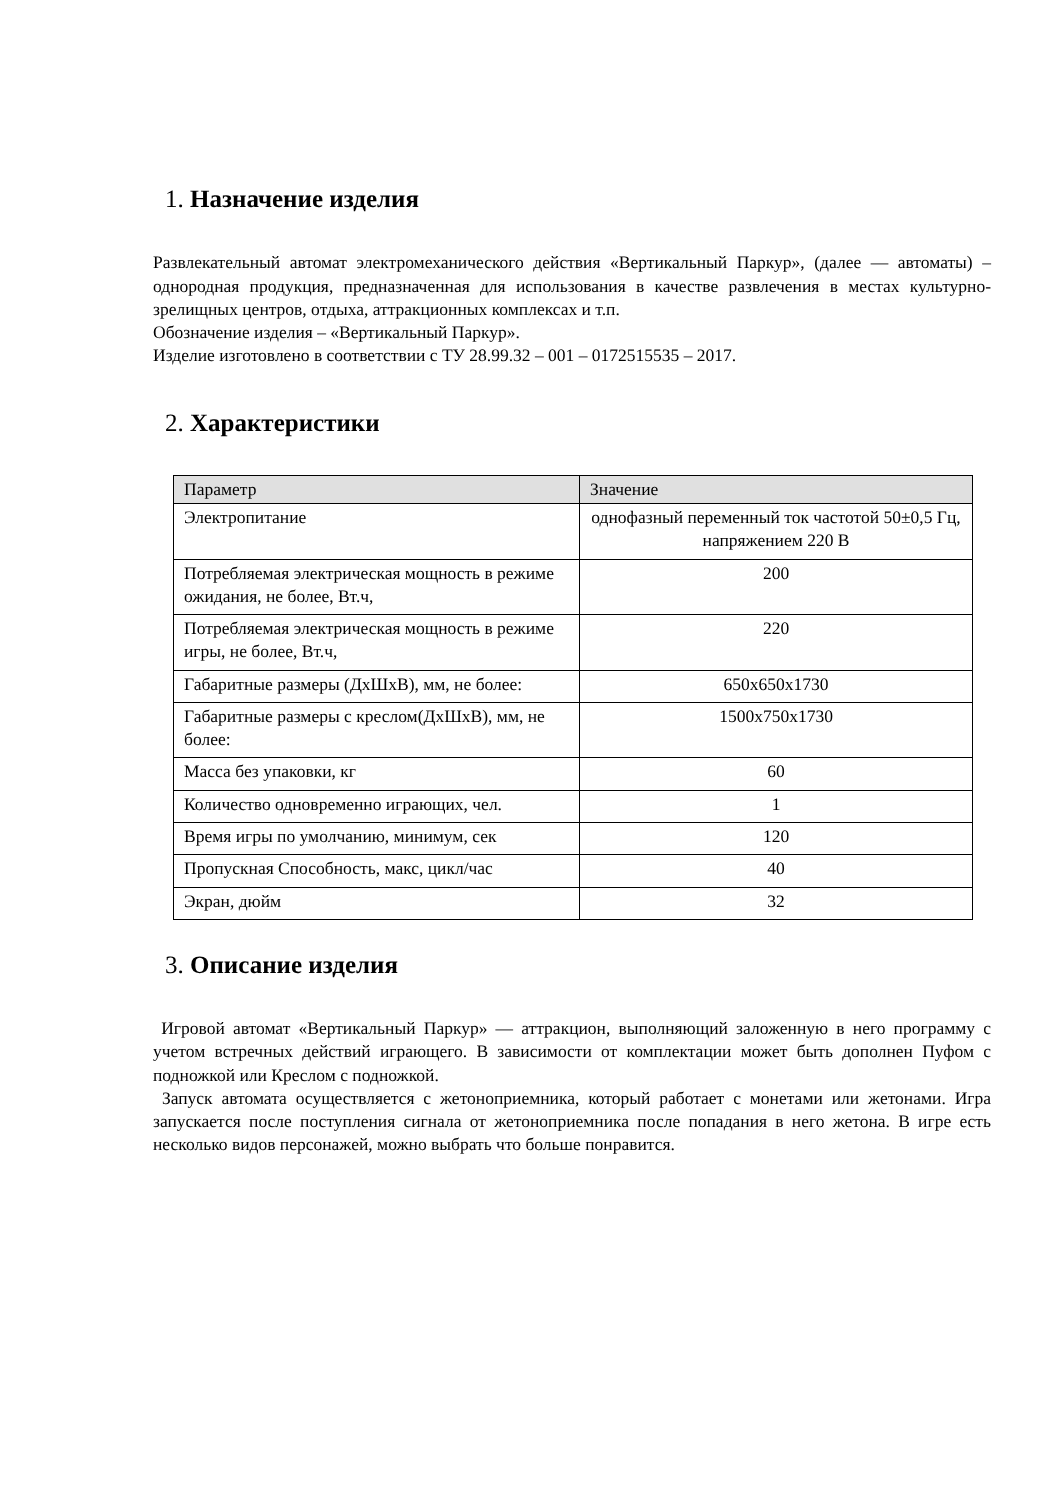1. Назначение изделия
Развлекательный автомат электромеханического действия «Вертикальный Паркур», (далее — автоматы) – однородная продукция, предназначенная для использования в качестве развлечения в местах культурно-зрелищных центров, отдыха, аттракционных комплексах и т.п.
Обозначение изделия – «Вертикальный Паркур».
Изделие изготовлено в соответствии с ТУ 28.99.32 – 001 – 0172515535 – 2017.
2. Характеристики
| Параметр | Значение |
| Электропитание | однофазный переменный ток частотой 50±0,5 Гц, напряжением 220 В |
| Потребляемая электрическая мощность в режиме ожидания, не более, Вт.ч, | 200 |
| Потребляемая электрическая мощность в режиме игры, не более, Вт.ч, | 220 |
| Габаритные размеры (ДхШхВ), мм, не более: | 650х650х1730 |
| Габаритные размеры с креслом(ДхШхВ), мм, не более: | 1500х750х1730 |
| Масса без упаковки, кг | 60 |
| Количество одновременно играющих, чел. | 1 |
| Время игры по умолчанию, минимум, сек | 120 |
| Пропускная Способность, макс, цикл/час | 40 |
| Экран, дюйм | 32 |
3. Описание изделия
Игровой автомат «Вертикальный Паркур» — аттракцион, выполняющий заложенную в него программу с учетом встречных действий играющего. В зависимости от комплектации может быть дополнен Пуфом с подножкой или Креслом с подножкой.
Запуск автомата осуществляется с жетоноприемника, который работает с монетами или жетонами. Игра запускается после поступления сигнала от жетоноприемника после попадания в него жетона. В игре есть несколько видов персонажей, можно выбрать что больше понравится.